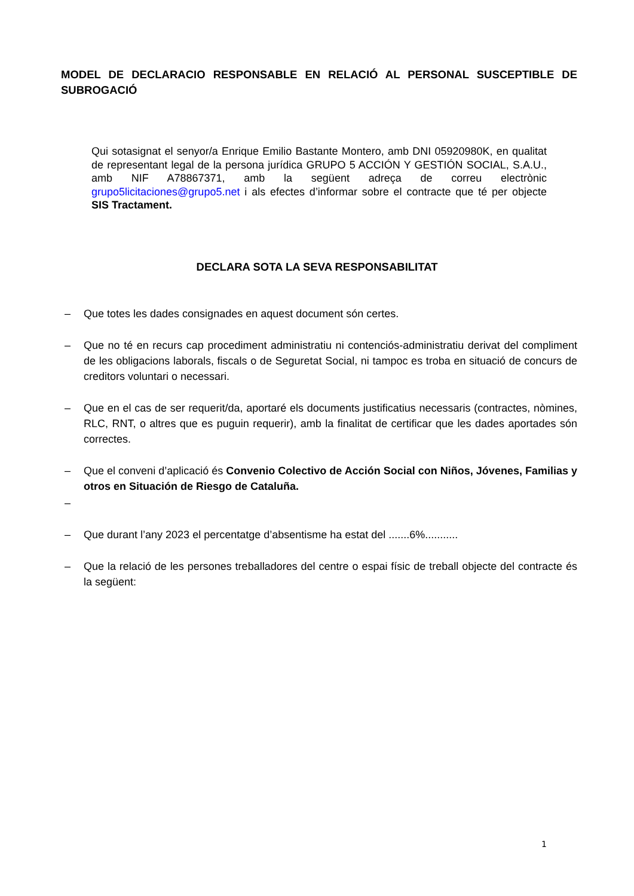MODEL DE DECLARACIO RESPONSABLE EN RELACIÓ AL PERSONAL SUSCEPTIBLE DE SUBROGACIÓ
Qui sotasignat el senyor/a Enrique Emilio Bastante Montero, amb DNI 05920980K, en qualitat de representant legal de la persona jurídica GRUPO 5 ACCIÓN Y GESTIÓN SOCIAL, S.A.U., amb NIF A78867371, amb la següent adreça de correu electrònic grupo5licitaciones@grupo5.net i als efectes d’informar sobre el contracte que té per objecte SIS Tractament.
DECLARA SOTA LA SEVA RESPONSABILITAT
– Que totes les dades consignades en aquest document són certes.
– Que no té en recurs cap procediment administratiu ni contenciós-administratiu derivat del compliment de les obligacions laborals, fiscals o de Seguretat Social, ni tampoc es troba en situació de concurs de creditors voluntari o necessari.
– Que en el cas de ser requerit/da, aportaré els documents justificatius necessaris (contractes, nòmines, RLC, RNT, o altres que es puguin requerir), amb la finalitat de certificar que les dades aportades són correctes.
– Que el conveni d’aplicació és Convenio Colectivo de Acción Social con Niños, Jóvenes, Familias y otros en Situación de Riesgo de Cataluña.
–
– Que durant l’any 2023 el percentatge d’absentisme ha estat del .......6%...........
– Que la relació de les persones treballadores del centre o espai físic de treball objecte del contracte és la següent:
1